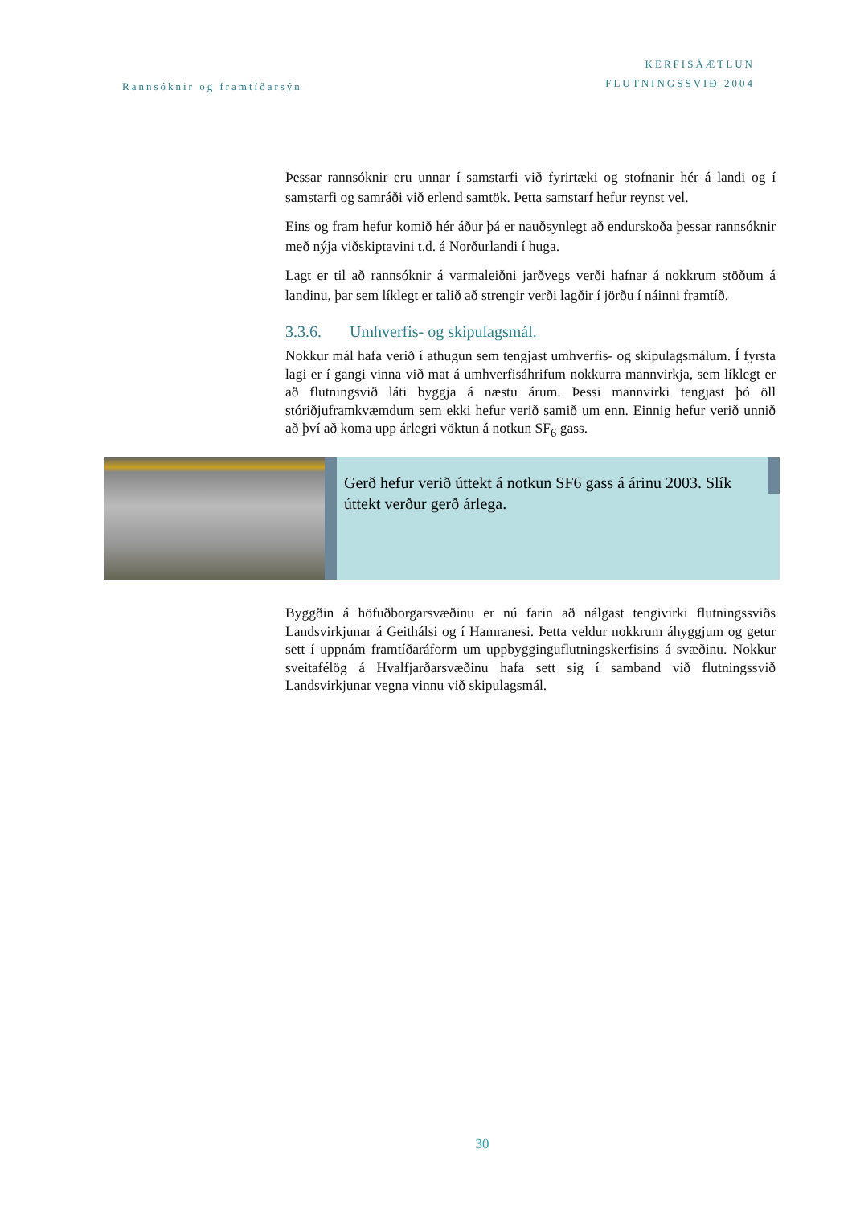Rannsóknir og framtíðarsýn
KERFISÁÆTLUN
FLUTNINGSSVIÐ 2004
Þessar rannsóknir eru unnar í samstarfi við fyrirtæki og stofnanir hér á landi og í samstarfi og samráði við erlend samtök. Þetta samstarf hefur reynst vel.
Eins og fram hefur komið hér áður þá er nauðsynlegt að endurskoða þessar rannsóknir með nýja viðskiptavini t.d. á Norðurlandi í huga.
Lagt er til að rannsóknir á varmaleiðni jarðvegs verði hafnar á nokkrum stöðum á landinu, þar sem líklegt er talið að strengir verði lagðir í jörðu í náinni framtíð.
3.3.6. Umhverfis- og skipulagsmál.
Nokkur mál hafa verið í athugun sem tengjast umhverfis- og skipulagsmálum. Í fyrsta lagi er í gangi vinna við mat á umhverfisáhrifum nokkurra mannvirkja, sem líklegt er að flutningsvið láti byggja á næstu árum. Þessi mannvirki tengjast þó öll stóriðjuframkvæmdum sem ekki hefur verið samið um enn. Einnig hefur verið unnið að því að koma upp árlegri vöktun á notkun SF<sub>6</sub> gass.
Gerð hefur verið úttekt á notkun SF6 gass á árinu 2003. Slík úttekt verður gerð árlega.
Byggðin á höfuðborgarsvæðinu er nú farin að nálgast tengivirki flutningssviðs Landsvirkjunar á Geithálsi og í Hamranesi. Þetta veldur nokkrum áhyggjum og getur sett í uppnám framtíðaráform um uppbygginguflutningskerfisins á svæðinu. Nokkur sveitafélög á Hvalfjarðarsvæðinu hafa sett sig í samband við flutningssvið Landsvirkjunar vegna vinnu við skipulagsmál.
30